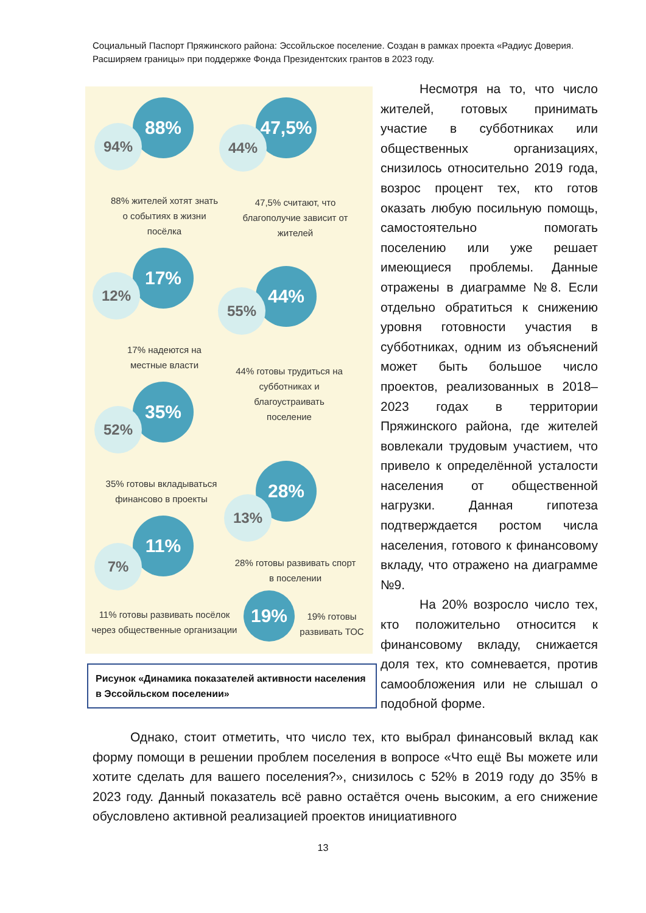Социальный Паспорт Пряжинского района: Эссойльское поселение. Создан в рамках проекта «Радиус Доверия. Расширяем границы» при поддержке Фонда Президентских грантов в 2023 году.
88%
94%
47,5%
44%
88% жителей хотят знать о событиях в жизни посёлка
47,5% считают, что благополучие зависит от жителей
17%
12% 44%
55%
17% надеются на местные власти
44% готовы трудиться на субботниках и благоустраивать поселение
35%
52%
35% готовы вкладываться финансово в проекты
28%
13%
11%
7%
28% готовы развивать спорт в поселении
19%
19% готовы развивать ТОС
11% готовы развивать посёлок через общественные организации
Рисунок «Динамика показателей активности населения в Эссойльском поселении»
Несмотря на то, что число жителей, готовых принимать участие в субботниках или общественных организациях, снизилось относительно 2019 года, возрос процент тех, кто готов оказать любую посильную помощь, самостоятельно помогать поселению или уже решает имеющиеся проблемы. Данные отражены в диаграмме №8. Если отдельно обратиться к снижению уровня готовности участия в субботниках, одним из объяснений может быть большое число проектов, реализованных в 2018–2023 годах в территории Пряжинского района, где жителей вовлекали трудовым участием, что привело к определённой усталости населения от общественной нагрузки. Данная гипотеза подтверждается ростом числа населения, готового к финансовому вкладу, что отражено на диаграмме №9.
На 20% возросло число тех, кто положительно относится к финансовому вкладу, снижается доля тех, кто сомневается, против самообложения или не слышал о подобной форме.
Однако, стоит отметить, что число тех, кто выбрал финансовый вклад как форму помощи в решении проблем поселения в вопросе «Что ещё Вы можете или хотите сделать для вашего поселения?», снизилось с 52% в 2019 году до 35% в 2023 году. Данный показатель всё равно остаётся очень высоким, а его снижение обусловлено активной реализацией проектов инициативного
13